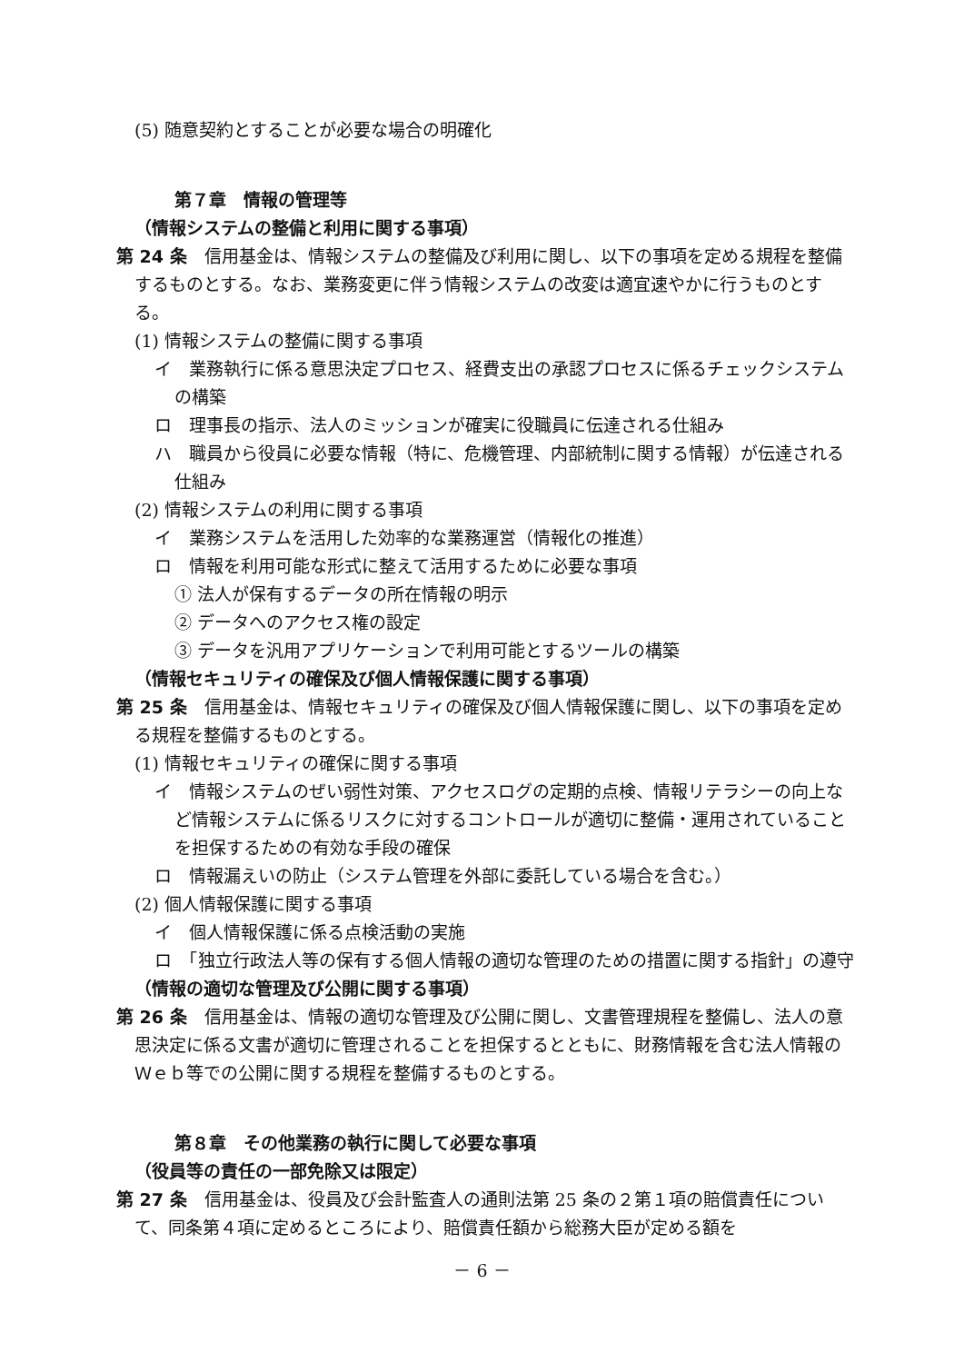(5) 随意契約とすることが必要な場合の明確化
第７章　情報の管理等
（情報システムの整備と利用に関する事項）
第 24 条　信用基金は、情報システムの整備及び利用に関し、以下の事項を定める規程を整備するものとする。なお、業務変更に伴う情報システムの改変は適宜速やかに行うものとする。
(1) 情報システムの整備に関する事項
イ　業務執行に係る意思決定プロセス、経費支出の承認プロセスに係るチェックシステムの構築
ロ　理事長の指示、法人のミッションが確実に役職員に伝達される仕組み
ハ　職員から役員に必要な情報（特に、危機管理、内部統制に関する情報）が伝達される仕組み
(2) 情報システムの利用に関する事項
イ　業務システムを活用した効率的な業務運営（情報化の推進）
ロ　情報を利用可能な形式に整えて活用するために必要な事項
① 法人が保有するデータの所在情報の明示
② データへのアクセス権の設定
③ データを汎用アプリケーションで利用可能とするツールの構築
（情報セキュリティの確保及び個人情報保護に関する事項）
第 25 条　信用基金は、情報セキュリティの確保及び個人情報保護に関し、以下の事項を定める規程を整備するものとする。
(1) 情報セキュリティの確保に関する事項
イ　情報システムのぜい弱性対策、アクセスログの定期的点検、情報リテラシーの向上など情報システムに係るリスクに対するコントロールが適切に整備・運用されていることを担保するための有効な手段の確保
ロ　情報漏えいの防止（システム管理を外部に委託している場合を含む。）
(2) 個人情報保護に関する事項
イ　個人情報保護に係る点検活動の実施
ロ　「独立行政法人等の保有する個人情報の適切な管理のための措置に関する指針」の遵守
（情報の適切な管理及び公開に関する事項）
第 26 条　信用基金は、情報の適切な管理及び公開に関し、文書管理規程を整備し、法人の意思決定に係る文書が適切に管理されることを担保するとともに、財務情報を含む法人情報のＷｅｂ等での公開に関する規程を整備するものとする。
第８章　その他業務の執行に関して必要な事項
（役員等の責任の一部免除又は限定）
第 27 条　信用基金は、役員及び会計監査人の通則法第 25 条の２第１項の賠償責任について、同条第４項に定めるところにより、賠償責任額から総務大臣が定める額を
－ 6 －